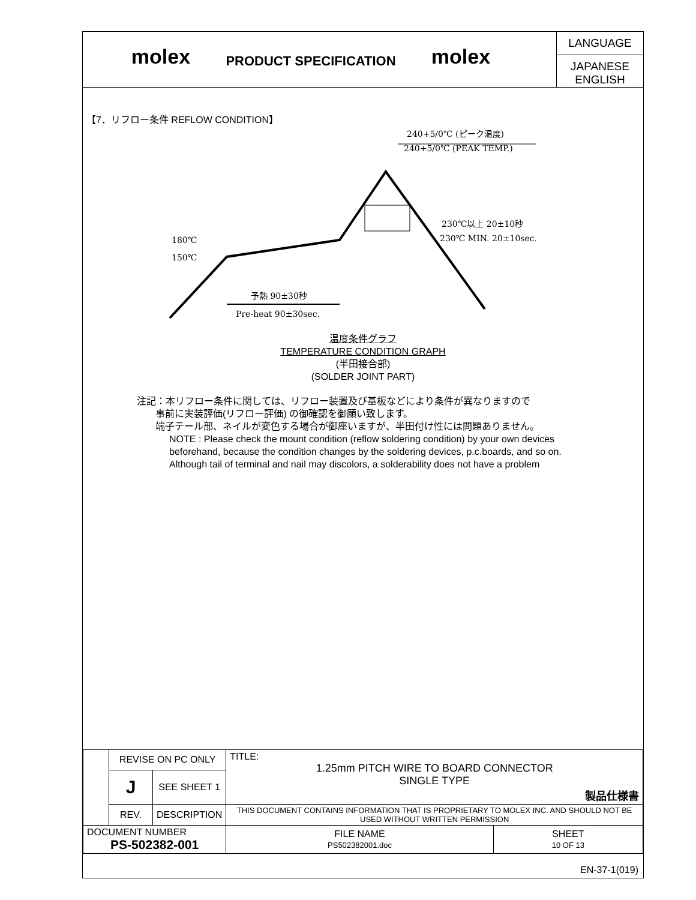molex
PRODUCT SPECIFICATION
molex
LANGUAGE
JAPANESE
ENGLISH
【7．リフロー条件 REFLOW CONDITION】
240+5/0℃ (ピーク温度)
240+5/0℃ (PEAK TEMP.)
230℃以上 20±10秒
230℃ MIN. 20±10sec.
180℃
150℃
予熱 90±30秒
Pre-heat 90±30sec.
温度条件グラフ
TEMPERATURE CONDITION GRAPH
(半田接合部)
(SOLDER JOINT PART)
注記：本リフロー条件に関しては、リフロー装置及び基板などにより条件が異なりますので
事前に実装評価(リフロー評価) の御確認を御願い致します。
端子テール部、ネイルが変色する場合が御座いますが、半田付け性には問題ありません。
NOTE : Please check the mount condition (reflow soldering condition) by your own devices
beforehand, because the condition changes by the soldering devices, p.c.boards, and so on.
Although tail of terminal and nail may discolors, a solderability does not have a problem
| | REVISE ON PC ONLY | | TITLE: 1.25mm PITCH WIRE TO BOARD CONNECTOR SINGLE TYPE 製品仕様書 | |
| | J | SEE SHEET 1 | | |
| | REV. | DESCRIPTION | THIS DOCUMENT CONTAINS INFORMATION THAT IS PROPRIETARY TO MOLEX INC. AND SHOULD NOT BE USED WITHOUT WRITTEN PERMISSION | |
| DOCUMENT NUMBER PS-502382-001 | | | FILE NAME PS502382001.doc | SHEET 10 OF 13 |
EN-37-1(019)